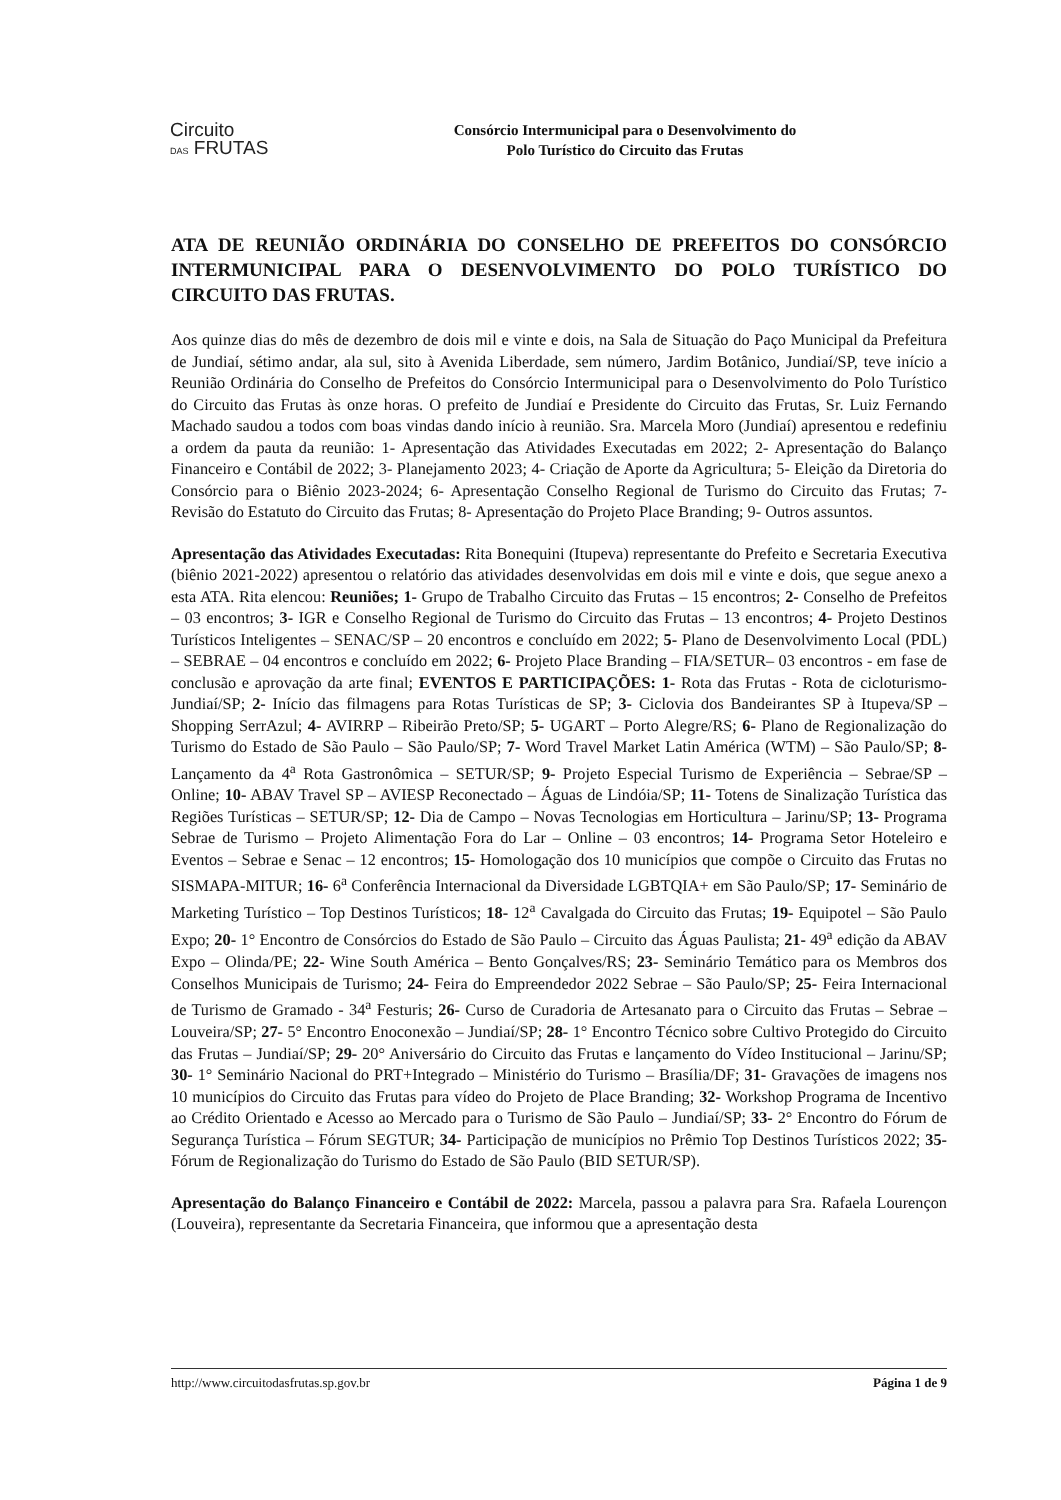Circuito
DAS FRUTAS
Consórcio Intermunicipal para o Desenvolvimento do
Polo Turístico do Circuito das Frutas
ATA DE REUNIÃO ORDINÁRIA DO CONSELHO DE PREFEITOS DO CONSÓRCIO INTERMUNICIPAL PARA O DESENVOLVIMENTO DO POLO TURÍSTICO DO CIRCUITO DAS FRUTAS.
Aos quinze dias do mês de dezembro de dois mil e vinte e dois, na Sala de Situação do Paço Municipal da Prefeitura de Jundiaí, sétimo andar, ala sul, sito à Avenida Liberdade, sem número, Jardim Botânico, Jundiaí/SP, teve início a Reunião Ordinária do Conselho de Prefeitos do Consórcio Intermunicipal para o Desenvolvimento do Polo Turístico do Circuito das Frutas às onze horas. O prefeito de Jundiaí e Presidente do Circuito das Frutas, Sr. Luiz Fernando Machado saudou a todos com boas vindas dando início à reunião. Sra. Marcela Moro (Jundiaí) apresentou e redefiniu a ordem da pauta da reunião: 1- Apresentação das Atividades Executadas em 2022; 2- Apresentação do Balanço Financeiro e Contábil de 2022; 3- Planejamento 2023; 4- Criação de Aporte da Agricultura; 5- Eleição da Diretoria do Consórcio para o Biênio 2023-2024; 6- Apresentação Conselho Regional de Turismo do Circuito das Frutas; 7- Revisão do Estatuto do Circuito das Frutas; 8- Apresentação do Projeto Place Branding; 9- Outros assuntos.
Apresentação das Atividades Executadas: Rita Bonequini (Itupeva) representante do Prefeito e Secretaria Executiva (biênio 2021-2022) apresentou o relatório das atividades desenvolvidas em dois mil e vinte e dois, que segue anexo a esta ATA. Rita elencou: Reuniões; 1- Grupo de Trabalho Circuito das Frutas – 15 encontros; 2- Conselho de Prefeitos – 03 encontros; 3- IGR e Conselho Regional de Turismo do Circuito das Frutas – 13 encontros; 4- Projeto Destinos Turísticos Inteligentes – SENAC/SP – 20 encontros e concluído em 2022; 5- Plano de Desenvolvimento Local (PDL) – SEBRAE – 04 encontros e concluído em 2022; 6- Projeto Place Branding – FIA/SETUR– 03 encontros - em fase de conclusão e aprovação da arte final; EVENTOS E PARTICIPAÇÕES: 1- Rota das Frutas - Rota de cicloturismo- Jundiaí/SP; 2- Início das filmagens para Rotas Turísticas de SP; 3- Ciclovia dos Bandeirantes SP à Itupeva/SP – Shopping SerrAzul; 4- AVIRRP – Ribeirão Preto/SP; 5- UGART – Porto Alegre/RS; 6- Plano de Regionalização do Turismo do Estado de São Paulo – São Paulo/SP; 7- Word Travel Market Latin América (WTM) – São Paulo/SP; 8- Lançamento da 4<sup>a</sup> Rota Gastronômica – SETUR/SP; 9- Projeto Especial Turismo de Experiência – Sebrae/SP – Online; 10- ABAV Travel SP – AVIESP Reconectado – Águas de Lindóia/SP; 11- Totens de Sinalização Turística das Regiões Turísticas – SETUR/SP; 12- Dia de Campo – Novas Tecnologias em Horticultura – Jarinu/SP; 13- Programa Sebrae de Turismo – Projeto Alimentação Fora do Lar – Online – 03 encontros; 14- Programa Setor Hoteleiro e Eventos – Sebrae e Senac – 12 encontros; 15- Homologação dos 10 municípios que compõe o Circuito das Frutas no SISMAPA-MITUR; 16- 6<sup>a</sup> Conferência Internacional da Diversidade LGBTQIA+ em São Paulo/SP; 17- Seminário de Marketing Turístico – Top Destinos Turísticos; 18- 12<sup>a</sup> Cavalgada do Circuito das Frutas; 19- Equipotel – São Paulo Expo; 20- 1° Encontro de Consórcios do Estado de São Paulo – Circuito das Águas Paulista; 21- 49<sup>a</sup> edição da ABAV Expo – Olinda/PE; 22- Wine South América – Bento Gonçalves/RS; 23- Seminário Temático para os Membros dos Conselhos Municipais de Turismo; 24- Feira do Empreendedor 2022 Sebrae – São Paulo/SP; 25- Feira Internacional de Turismo de Gramado - 34<sup>a</sup> Festuris; 26- Curso de Curadoria de Artesanato para o Circuito das Frutas – Sebrae – Louveira/SP; 27- 5° Encontro Enoconexão – Jundiaí/SP; 28- 1° Encontro Técnico sobre Cultivo Protegido do Circuito das Frutas – Jundiaí/SP; 29- 20° Aniversário do Circuito das Frutas e lançamento do Vídeo Institucional – Jarinu/SP; 30- 1° Seminário Nacional do PRT+Integrado – Ministério do Turismo – Brasília/DF; 31- Gravações de imagens nos 10 municípios do Circuito das Frutas para vídeo do Projeto de Place Branding; 32- Workshop Programa de Incentivo ao Crédito Orientado e Acesso ao Mercado para o Turismo de São Paulo – Jundiaí/SP; 33- 2° Encontro do Fórum de Segurança Turística – Fórum SEGTUR; 34- Participação de municípios no Prêmio Top Destinos Turísticos 2022; 35- Fórum de Regionalização do Turismo do Estado de São Paulo (BID SETUR/SP).
Apresentação do Balanço Financeiro e Contábil de 2022: Marcela, passou a palavra para Sra. Rafaela Lourençon (Louveira), representante da Secretaria Financeira, que informou que a apresentação desta
http://www.circuitodasfrutas.sp.gov.br Página 1 de 9